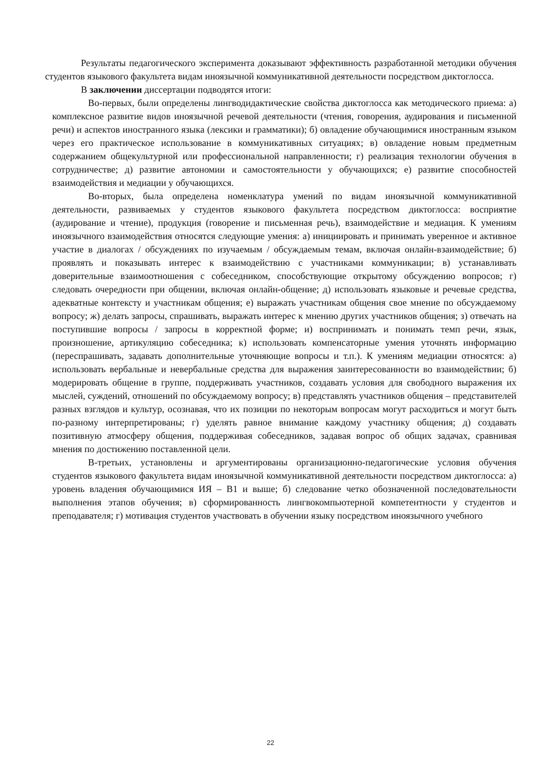Результаты педагогического эксперимента доказывают эффективность разработанной методики обучения студентов языкового факультета видам иноязычной коммуникативной деятельности посредством диктоглосса.
В заключении диссертации подводятся итоги:
Во-первых, были определены лингводидактические свойства диктоглосса как методического приема: а) комплексное развитие видов иноязычной речевой деятельности (чтения, говорения, аудирования и письменной речи) и аспектов иностранного языка (лексики и грамматики); б) овладение обучающимися иностранным языком через его практическое использование в коммуникативных ситуациях; в) овладение новым предметным содержанием общекультурной или профессиональной направленности; г) реализация технологии обучения в сотрудничестве; д) развитие автономии и самостоятельности у обучающихся; е) развитие способностей взаимодействия и медиации у обучающихся.
Во-вторых, была определена номенклатура умений по видам иноязычной коммуникативной деятельности, развиваемых у студентов языкового факультета посредством диктоглосса: восприятие (аудирование и чтение), продукция (говорение и письменная речь), взаимодействие и медиация. К умениям иноязычного взаимодействия относятся следующие умения: а) инициировать и принимать уверенное и активное участие в диалогах / обсуждениях по изучаемым / обсуждаемым темам, включая онлайн-взаимодействие; б) проявлять и показывать интерес к взаимодействию с участниками коммуникации; в) устанавливать доверительные взаимоотношения с собеседником, способствующие открытому обсуждению вопросов; г) следовать очередности при общении, включая онлайн-общение; д) использовать языковые и речевые средства, адекватные контексту и участникам общения; е) выражать участникам общения свое мнение по обсуждаемому вопросу; ж) делать запросы, спрашивать, выражать интерес к мнению других участников общения; з) отвечать на поступившие вопросы / запросы в корректной форме; и) воспринимать и понимать темп речи, язык, произношение, артикуляцию собеседника; к) использовать компенсаторные умения уточнять информацию (переспрашивать, задавать дополнительные уточняющие вопросы и т.п.). К умениям медиации относятся: а) использовать вербальные и невербальные средства для выражения заинтересованности во взаимодействии; б) модерировать общение в группе, поддерживать участников, создавать условия для свободного выражения их мыслей, суждений, отношений по обсуждаемому вопросу; в) представлять участников общения – представителей разных взглядов и культур, осознавая, что их позиции по некоторым вопросам могут расходиться и могут быть по-разному интерпретированы; г) уделять равное внимание каждому участнику общения; д) создавать позитивную атмосферу общения, поддерживая собеседников, задавая вопрос об общих задачах, сравнивая мнения по достижению поставленной цели.
В-третьих, установлены и аргументированы организационно-педагогические условия обучения студентов языкового факультета видам иноязычной коммуникативной деятельности посредством диктоглосса: а) уровень владения обучающимися ИЯ – В1 и выше; б) следование четко обозначенной последовательности выполнения этапов обучения; в) сформированность лингвокомпьютерной компетентности у студентов и преподавателя; г) мотивация студентов участвовать в обучении языку посредством иноязычного учебного
22